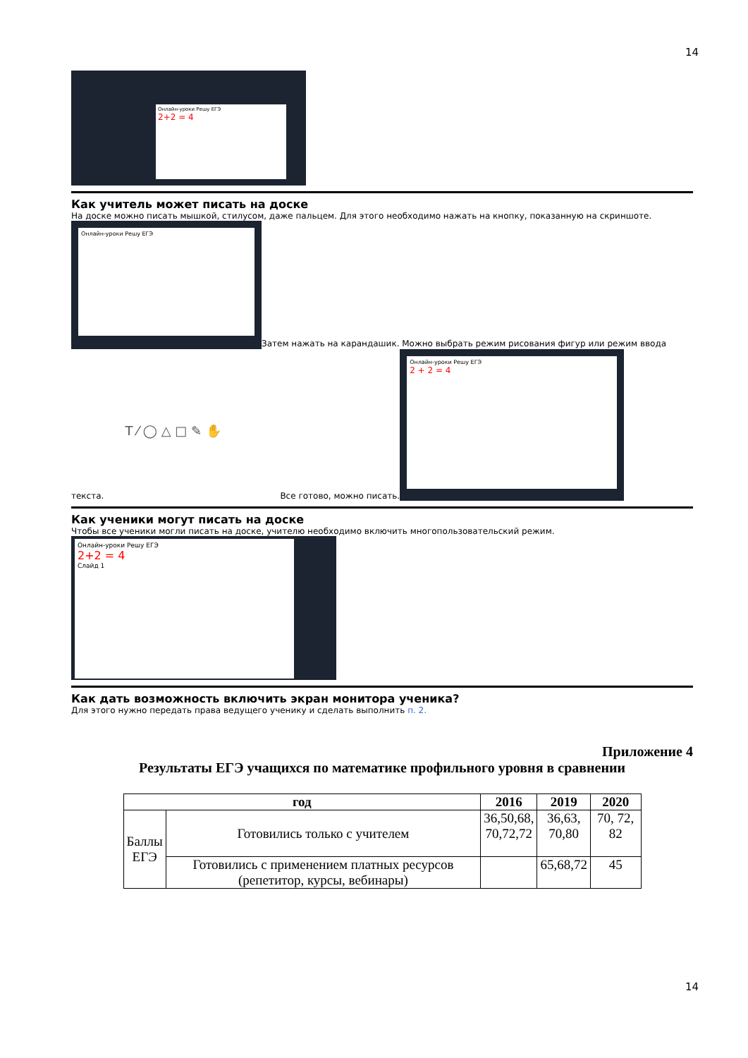14
Онлайн-уроки Решу ЕГЭ
2+2 = 4
Как учитель может писать на доске
На доске можно писать мышкой, стилусом, даже пальцем. Для этого необходимо нажать на кнопку, показанную на скриншоте.
Онлайн-уроки Решу ЕГЭ
Затем нажать на карандашик. Можно выбрать режим рисования фигур или режим ввода
текста.
T ⁄ ◯ △ □ ✎ ✋
Все готово, можно писать.
Онлайн-уроки Решу ЕГЭ
2 + 2 = 4
Как ученики могут писать на доске
Чтобы все ученики могли писать на доске, учителю необходимо включить многопользовательский режим.
Онлайн-уроки Решу ЕГЭ
2+2 = 4
Слайд 1
Как дать возможность включить экран монитора ученика?
Для этого нужно передать права ведущего ученику и сделать выполнить п. 2.
Приложение 4
Результаты ЕГЭ учащихся по математике профильного уровня в сравнении
| год | | 2016 | 2019 | 2020 |
| --- | --- | --- | --- | --- |
| Баллы ЕГЭ | Готовились только с учителем | 36,50,68, 70,72,72 | 36,63, 70,80 | 70, 72, 82 |
| | Готовились с применением платных ресурсов (репетитор, курсы, вебинары) | | 65,68,72 | 45 |
14